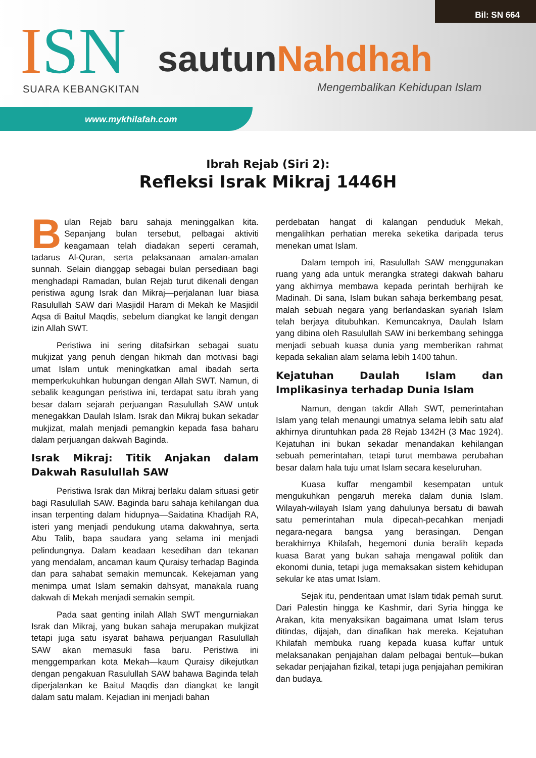Bil: SN 664
ISN SUARA KEBANGKITAN
sautunNahdhah
Mengembalikan Kehidupan Islam
www.mykhilafah.com
Ibrah Rejab (Siri 2):
Refleksi Israk Mikraj 1446H
Bulan Rejab baru sahaja meninggalkan kita. Sepanjang bulan tersebut, pelbagai aktiviti keagamaan telah diadakan seperti ceramah, tadarus Al-Quran, serta pelaksanaan amalan-amalan sunnah. Selain dianggap sebagai bulan persediaan bagi menghadapi Ramadan, bulan Rejab turut dikenali dengan peristiwa agung Israk dan Mikraj—perjalanan luar biasa Rasulullah SAW dari Masjidil Haram di Mekah ke Masjidil Aqsa di Baitul Maqdis, sebelum diangkat ke langit dengan izin Allah SWT.
Peristiwa ini sering ditafsirkan sebagai suatu mukjizat yang penuh dengan hikmah dan motivasi bagi umat Islam untuk meningkatkan amal ibadah serta memperkukuhkan hubungan dengan Allah SWT. Namun, di sebalik keagungan peristiwa ini, terdapat satu ibrah yang besar dalam sejarah perjuangan Rasulullah SAW untuk menegakkan Daulah Islam. Israk dan Mikraj bukan sekadar mukjizat, malah menjadi pemangkin kepada fasa baharu dalam perjuangan dakwah Baginda.
Israk Mikraj: Titik Anjakan dalam Dakwah Rasulullah SAW
Peristiwa Israk dan Mikraj berlaku dalam situasi getir bagi Rasulullah SAW. Baginda baru sahaja kehilangan dua insan terpenting dalam hidupnya—Saidatina Khadijah RA, isteri yang menjadi pendukung utama dakwahnya, serta Abu Talib, bapa saudara yang selama ini menjadi pelindungnya. Dalam keadaan kesedihan dan tekanan yang mendalam, ancaman kaum Quraisy terhadap Baginda dan para sahabat semakin memuncak. Kekejaman yang menimpa umat Islam semakin dahsyat, manakala ruang dakwah di Mekah menjadi semakin sempit.
Pada saat genting inilah Allah SWT mengurniakan Israk dan Mikraj, yang bukan sahaja merupakan mukjizat tetapi juga satu isyarat bahawa perjuangan Rasulullah SAW akan memasuki fasa baru. Peristiwa ini menggemparkan kota Mekah—kaum Quraisy dikejutkan dengan pengakuan Rasulullah SAW bahawa Baginda telah diperjalankan ke Baitul Maqdis dan diangkat ke langit dalam satu malam. Kejadian ini menjadi bahan
perdebatan hangat di kalangan penduduk Mekah, mengalihkan perhatian mereka seketika daripada terus menekan umat Islam.
Dalam tempoh ini, Rasulullah SAW menggunakan ruang yang ada untuk merangka strategi dakwah baharu yang akhirnya membawa kepada perintah berhijrah ke Madinah. Di sana, Islam bukan sahaja berkembang pesat, malah sebuah negara yang berlandaskan syariah Islam telah berjaya ditubuhkan. Kemuncaknya, Daulah Islam yang dibina oleh Rasulullah SAW ini berkembang sehingga menjadi sebuah kuasa dunia yang memberikan rahmat kepada sekalian alam selama lebih 1400 tahun.
Kejatuhan Daulah Islam dan Implikasinya terhadap Dunia Islam
Namun, dengan takdir Allah SWT, pemerintahan Islam yang telah menaungi umatnya selama lebih satu alaf akhirnya diruntuhkan pada 28 Rejab 1342H (3 Mac 1924). Kejatuhan ini bukan sekadar menandakan kehilangan sebuah pemerintahan, tetapi turut membawa perubahan besar dalam hala tuju umat Islam secara keseluruhan.
Kuasa kuffar mengambil kesempatan untuk mengukuhkan pengaruh mereka dalam dunia Islam. Wilayah-wilayah Islam yang dahulunya bersatu di bawah satu pemerintahan mula dipecah-pecahkan menjadi negara-negara bangsa yang berasingan. Dengan berakhirnya Khilafah, hegemoni dunia beralih kepada kuasa Barat yang bukan sahaja mengawal politik dan ekonomi dunia, tetapi juga memaksakan sistem kehidupan sekular ke atas umat Islam.
Sejak itu, penderitaan umat Islam tidak pernah surut. Dari Palestin hingga ke Kashmir, dari Syria hingga ke Arakan, kita menyaksikan bagaimana umat Islam terus ditindas, dijajah, dan dinafikan hak mereka. Kejatuhan Khilafah membuka ruang kepada kuasa kuffar untuk melaksanakan penjajahan dalam pelbagai bentuk—bukan sekadar penjajahan fizikal, tetapi juga penjajahan pemikiran dan budaya.